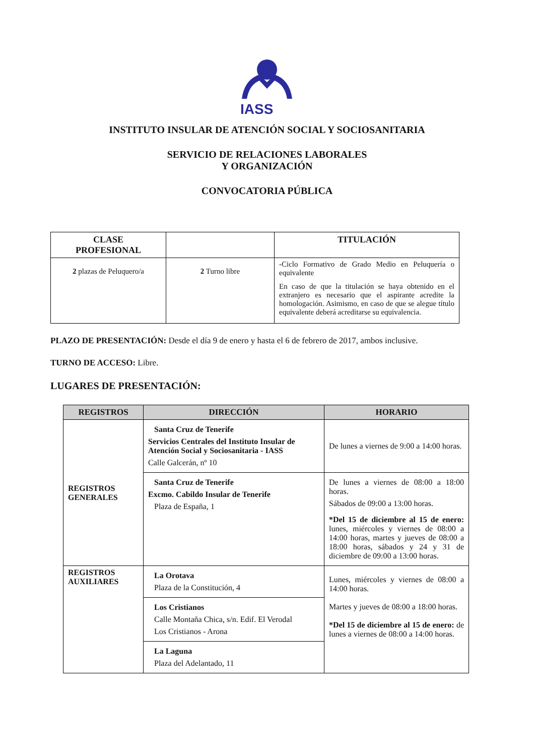IASS
INSTITUTO INSULAR DE ATENCIÓN SOCIAL Y SOCIOSANITARIA
SERVICIO DE RELACIONES LABORALES
Y ORGANIZACIÓN
CONVOCATORIA PÚBLICA
| CLASE PROFESIONAL | | TITULACIÓN |
| --- | --- | --- |
| 2 plazas de Peluquero/a | 2 Turno libre | -Ciclo Formativo de Grado Medio en Peluquería o equivalente En caso de que la titulación se haya obtenido en el extranjero es necesario que el aspirante acredite la homologación. Asimismo, en caso de que se alegue título equivalente deberá acreditarse su equivalencia. |
PLAZO DE PRESENTACIÓN: Desde el día 9 de enero y hasta el 6 de febrero de 2017, ambos inclusive.
TURNO DE ACCESO: Libre.
LUGARES DE PRESENTACIÓN:
| REGISTROS | DIRECCIÓN | HORARIO |
| --- | --- | --- |
| REGISTROS GENERALES | Santa Cruz de Tenerife Servicios Centrales del Instituto Insular de Atención Social y Sociosanitaria - IASS Calle Galcerán, nº 10 | De lunes a viernes de 9:00 a 14:00 horas. |
| | Santa Cruz de Tenerife Excmo. Cabildo Insular de Tenerife Plaza de España, 1 | De lunes a viernes de 08:00 a 18:00 horas. Sábados de 09:00 a 13:00 horas. *Del 15 de diciembre al 15 de enero: lunes, miércoles y viernes de 08:00 a 14:00 horas, martes y jueves de 08:00 a 18:00 horas, sábados y 24 y 31 de diciembre de 09:00 a 13:00 horas. |
| REGISTROS AUXILIARES | La Orotava Plaza de la Constitución, 4 | Lunes, miércoles y viernes de 08:00 a 14:00 horas. Martes y jueves de 08:00 a 18:00 horas. *Del 15 de diciembre al 15 de enero: de lunes a viernes de 08:00 a 14:00 horas. |
| | Los Cristianos Calle Montaña Chica, s/n. Edif. El Verodal Los Cristianos - Arona | |
| | La Laguna Plaza del Adelantado, 11 | |